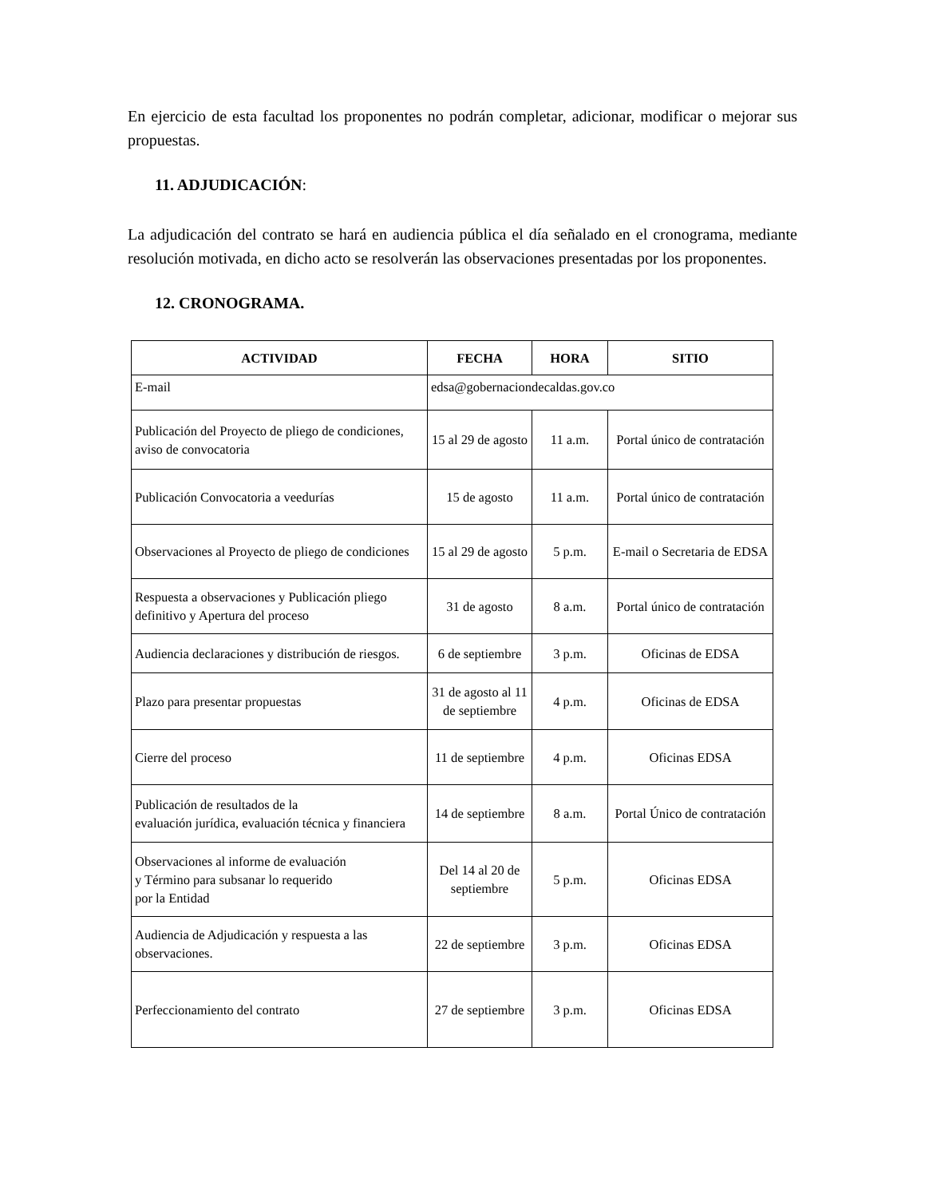En ejercicio de esta facultad los proponentes no podrán completar, adicionar, modificar o mejorar sus propuestas.
11. ADJUDICACIÓN:
La adjudicación del contrato se hará en audiencia pública el día señalado en el cronograma, mediante resolución motivada, en dicho acto se resolverán las observaciones presentadas por los proponentes.
12. CRONOGRAMA.
| ACTIVIDAD | FECHA | HORA | SITIO |
| --- | --- | --- | --- |
| E-mail | edsa@gobernaciondecaldas.gov.co | | |
| Publicación del Proyecto de pliego de condiciones, aviso de convocatoria | 15 al 29 de agosto | 11 a.m. | Portal único de contratación |
| Publicación Convocatoria a veedurías | 15 de agosto | 11 a.m. | Portal único de contratación |
| Observaciones al Proyecto de pliego de condiciones | 15 al 29 de agosto | 5 p.m. | E-mail o Secretaria de EDSA |
| Respuesta a observaciones y Publicación pliego definitivo y Apertura del proceso | 31 de agosto | 8 a.m. | Portal único de contratación |
| Audiencia declaraciones y distribución de riesgos. | 6 de septiembre | 3 p.m. | Oficinas de EDSA |
| Plazo para presentar propuestas | 31 de agosto al 11 de septiembre | 4 p.m. | Oficinas de EDSA |
| Cierre del proceso | 11 de septiembre | 4 p.m. | Oficinas EDSA |
| Publicación de resultados de la evaluación jurídica, evaluación técnica y financiera | 14 de septiembre | 8 a.m. | Portal Único de contratación |
| Observaciones al informe de evaluación y Término para subsanar lo requerido por la Entidad | Del 14 al 20 de septiembre | 5 p.m. | Oficinas EDSA |
| Audiencia de Adjudicación y respuesta a las observaciones. | 22 de septiembre | 3 p.m. | Oficinas EDSA |
| Perfeccionamiento del contrato | 27 de septiembre | 3 p.m. | Oficinas EDSA |